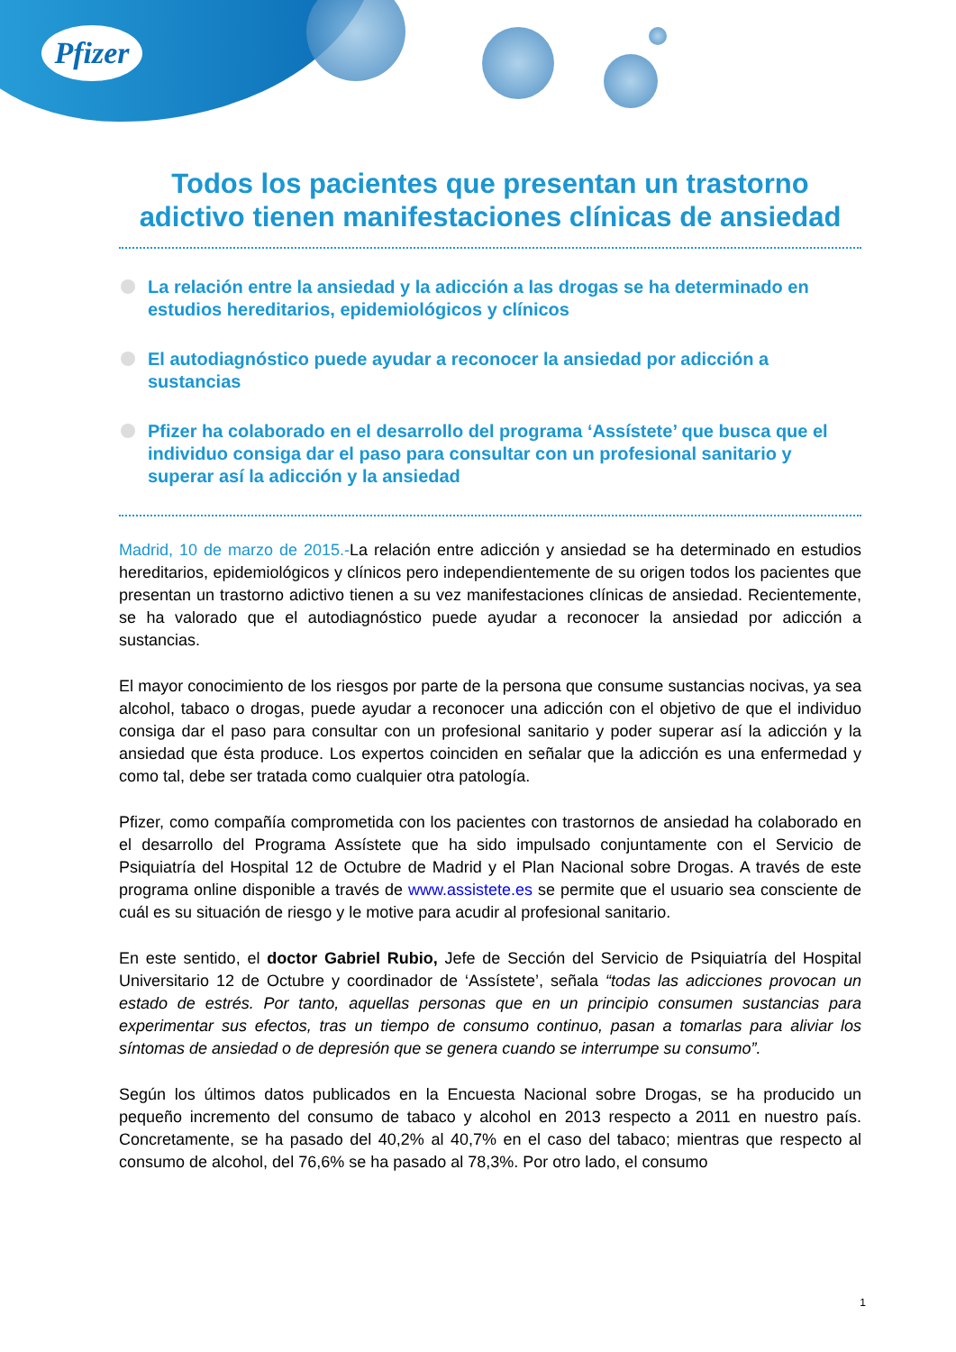Pfizer
Todos los pacientes que presentan un trastorno adictivo tienen manifestaciones clínicas de ansiedad
La relación entre la ansiedad y la adicción a las drogas se ha determinado en estudios hereditarios, epidemiológicos y clínicos
El autodiagnóstico puede ayudar a reconocer la ansiedad por adicción a sustancias
Pfizer ha colaborado en el desarrollo del programa ‘Assístete’ que busca que el individuo consiga dar el paso para consultar con un profesional sanitario y superar así la adicción y la ansiedad
Madrid, 10 de marzo de 2015.-La relación entre adicción y ansiedad se ha determinado en estudios hereditarios, epidemiológicos y clínicos pero independientemente de su origen todos los pacientes que presentan un trastorno adictivo tienen a su vez manifestaciones clínicas de ansiedad. Recientemente, se ha valorado que el autodiagnóstico puede ayudar a reconocer la ansiedad por adicción a sustancias.
El mayor conocimiento de los riesgos por parte de la persona que consume sustancias nocivas, ya sea alcohol, tabaco o drogas, puede ayudar a reconocer una adicción con el objetivo de que el individuo consiga dar el paso para consultar con un profesional sanitario y poder superar así la adicción y la ansiedad que ésta produce. Los expertos coinciden en señalar que la adicción es una enfermedad y como tal, debe ser tratada como cualquier otra patología.
Pfizer, como compañía comprometida con los pacientes con trastornos de ansiedad ha colaborado en el desarrollo del Programa Assístete que ha sido impulsado conjuntamente con el Servicio de Psiquiatría del Hospital 12 de Octubre de Madrid y el Plan Nacional sobre Drogas. A través de este programa online disponible a través de www.assistete.es se permite que el usuario sea consciente de cuál es su situación de riesgo y le motive para acudir al profesional sanitario.
En este sentido, el doctor Gabriel Rubio, Jefe de Sección del Servicio de Psiquiatría del Hospital Universitario 12 de Octubre y coordinador de ‘Assístete’, señala “todas las adicciones provocan un estado de estrés. Por tanto, aquellas personas que en un principio consumen sustancias para experimentar sus efectos, tras un tiempo de consumo continuo, pasan a tomarlas para aliviar los síntomas de ansiedad o de depresión que se genera cuando se interrumpe su consumo”.
Según los últimos datos publicados en la Encuesta Nacional sobre Drogas, se ha producido un pequeño incremento del consumo de tabaco y alcohol en 2013 respecto a 2011 en nuestro país. Concretamente, se ha pasado del 40,2% al 40,7% en el caso del tabaco; mientras que respecto al consumo de alcohol, del 76,6% se ha pasado al 78,3%. Por otro lado, el consumo
1